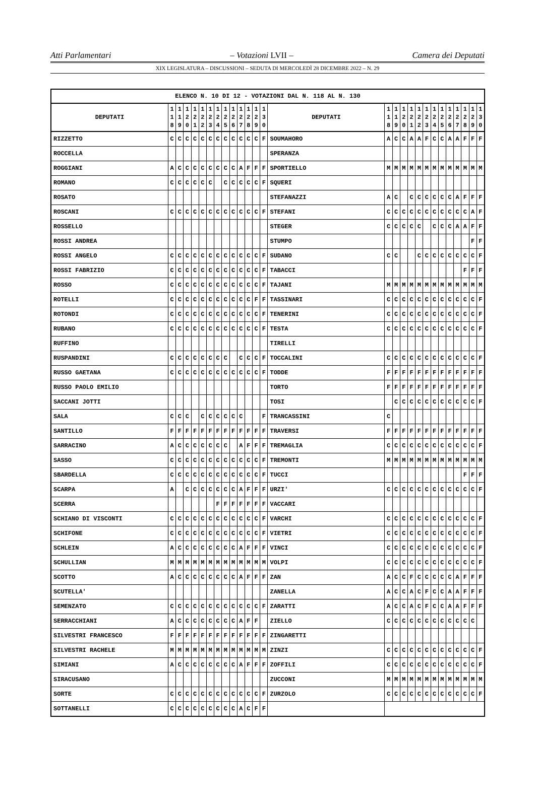Atti Parlamentari – Votazioni LVII – Camera dei Deputati
XIX LEGISLATURA – DISCUSSIONI – SEDUTA DI MERCOLEDÌ 28 DICEMBRE 2022 – N. 29
| ELENCO N. 10 DI 12 - VOTAZIONI DAL N. 118 AL N. 130 | | | | | | | | | | | | | | | | | | | | | | | | | | | |
| --- | --- | --- | --- | --- | --- | --- | --- | --- | --- | --- | --- | --- | --- | --- | --- | --- | --- | --- | --- | --- | --- | --- | --- | --- | --- | --- | --- |
| DEPUTATI | 1 1 8 | 1 1 9 | 1 2 0 | 1 2 1 | 1 2 2 | 1 2 3 | 1 2 4 | 1 2 5 | 1 2 6 | 1 2 7 | 1 2 8 | 1 2 9 | 1 3 0 | DEPUTATI | 1 1 8 | 1 1 9 | 1 2 0 | 1 2 1 | 1 2 2 | 1 2 3 | 1 2 4 | 1 2 5 | 1 2 6 | 1 2 7 | 1 2 8 | 1 2 9 | 1 3 0 |
| RIZZETTO | C | C | C | C | C | C | C | C | C | C | C | C | F | SOUMAHORO | A | C | C | A | A | F | C | C | A | A | F | F | F |
| ROCCELLA | | | | | | | | | | | | | | SPERANZA | | | | | | | | | | | | | |
| ROGGIANI | A | C | C | C | C | C | C | C | C | A | F | F | F | SPORTIELLO | M | M | M | M | M | M | M | M | M | M | M | M | M |
| ROMANO | C | C | C | C | C | C | | C | C | C | C | C | F | SQUERI | | | | | | | | | | | | | |
| ROSATO | | | | | | | | | | | | | | STEFANAZZI | A | C | | C | C | C | C | C | C | A | F | F | F |
| ROSCANI | C | C | C | C | C | C | C | C | C | C | C | C | F | STEFANI | C | C | C | C | C | C | C | C | C | C | C | A | F |
| ROSSELLO | | | | | | | | | | | | | | STEGER | C | C | C | C | C | | C | C | C | A | A | F | F |
| ROSSI ANDREA | | | | | | | | | | | | | | STUMPO | | | | | | | | | | | | F | F |
| ROSSI ANGELO | C | C | C | C | C | C | C | C | C | C | C | C | F | SUDANO | C | C | | | C | C | C | C | C | C | C | C | F |
| ROSSI FABRIZIO | C | C | C | C | C | C | C | C | C | C | C | C | F | TABACCI | | | | | | | | | | | F | F | F |
| ROSSO | C | C | C | C | C | C | C | C | C | C | C | C | F | TAJANI | M | M | M | M | M | M | M | M | M | M | M | M | M |
| ROTELLI | C | C | C | C | C | C | C | C | C | C | C | F | F | TASSINARI | C | C | C | C | C | C | C | C | C | C | C | C | F |
| ROTONDI | C | C | C | C | C | C | C | C | C | C | C | C | F | TENERINI | C | C | C | C | C | C | C | C | C | C | C | C | F |
| RUBANO | C | C | C | C | C | C | C | C | C | C | C | C | F | TESTA | C | C | C | C | C | C | C | C | C | C | C | C | F |
| RUFFINO | | | | | | | | | | | | | | TIRELLI | | | | | | | | | | | | | |
| RUSPANDINI | C | C | C | C | C | C | C | C | | C | C | C | F | TOCCALINI | C | C | C | C | C | C | C | C | C | C | C | C | F |
| RUSSO GAETANA | C | C | C | C | C | C | C | C | C | C | C | C | F | TODDE | F | F | F | F | F | F | F | F | F | F | F | F | F |
| RUSSO PAOLO EMILIO | | | | | | | | | | | | | | TORTO | F | F | F | F | F | F | F | F | F | F | F | F | F |
| SACCANI JOTTI | | | | | | | | | | | | | | TOSI | | C | C | C | C | C | C | C | C | C | C | C | F |
| SALA | C | C | C | | C | C | C | C | C | C | | | F | TRANCASSINI | C | | | | | | | | | | | | |
| SANTILLO | F | F | F | F | F | F | F | F | F | F | F | F | F | TRAVERSI | F | F | F | F | F | F | F | F | F | F | F | F | F |
| SARRACINO | A | C | C | C | C | C | C | C | | A | F | F | F | TREMAGLIA | C | C | C | C | C | C | C | C | C | C | C | C | F |
| SASSO | C | C | C | C | C | C | C | C | C | C | C | C | F | TREMONTI | M | M | M | M | M | M | M | M | M | M | M | M | M |
| SBARDELLA | C | C | C | C | C | C | C | C | C | C | C | C | F | TUCCI | | | | | | | | | | | F | F | F |
| SCARPA | A | | C | C | C | C | C | C | C | A | F | F | F | URZI' | C | C | C | C | C | C | C | C | C | C | C | C | F |
| SCERRA | | | | | | | F | F | F | F | F | F | F | VACCARI | | | | | | | | | | | | | |
| SCHIANO DI VISCONTI | C | C | C | C | C | C | C | C | C | C | C | C | F | VARCHI | C | C | C | C | C | C | C | C | C | C | C | C | F |
| SCHIFONE | C | C | C | C | C | C | C | C | C | C | C | C | F | VIETRI | C | C | C | C | C | C | C | C | C | C | C | C | F |
| SCHLEIN | A | C | C | C | C | C | C | C | C | A | F | F | F | VINCI | C | C | C | C | C | C | C | C | C | C | C | C | F |
| SCHULLIAN | M | M | M | M | M | M | M | M | M | M | M | M | M | VOLPI | C | C | C | C | C | C | C | C | C | C | C | C | F |
| SCOTTO | A | C | C | C | C | C | C | C | C | A | F | F | F | ZAN | A | C | C | F | C | C | C | C | C | A | F | F | F |
| SCUTELLA' | | | | | | | | | | | | | | ZANELLA | A | C | C | A | C | F | C | C | A | A | F | F | F |
| SEMENZATO | C | C | C | C | C | C | C | C | C | C | C | C | F | ZARATTI | A | C | C | A | C | F | C | C | A | A | F | F | F |
| SERRACCHIANI | A | C | C | C | C | C | C | C | C | A | F | F | | ZIELLO | C | C | C | C | C | C | C | C | C | C | C | C | |
| SILVESTRI FRANCESCO | F | F | F | F | F | F | F | F | F | F | F | F | F | ZINGARETTI | | | | | | | | | | | | | |
| SILVESTRI RACHELE | M | M | M | M | M | M | M | M | M | M | M | M | M | ZINZI | C | C | C | C | C | C | C | C | C | C | C | C | F |
| SIMIANI | A | C | C | C | C | C | C | C | C | A | F | F | F | ZOFFILI | C | C | C | C | C | C | C | C | C | C | C | C | F |
| SIRACUSANO | | | | | | | | | | | | | | ZUCCONI | M | M | M | M | M | M | M | M | M | M | M | M | M |
| SORTE | C | C | C | C | C | C | C | C | C | C | C | C | F | ZURZOLO | C | C | C | C | C | C | C | C | C | C | C | C | F |
| SOTTANELLI | C | C | C | C | C | C | C | C | C | A | C | F | F | | | | | | | | | | | | | | |